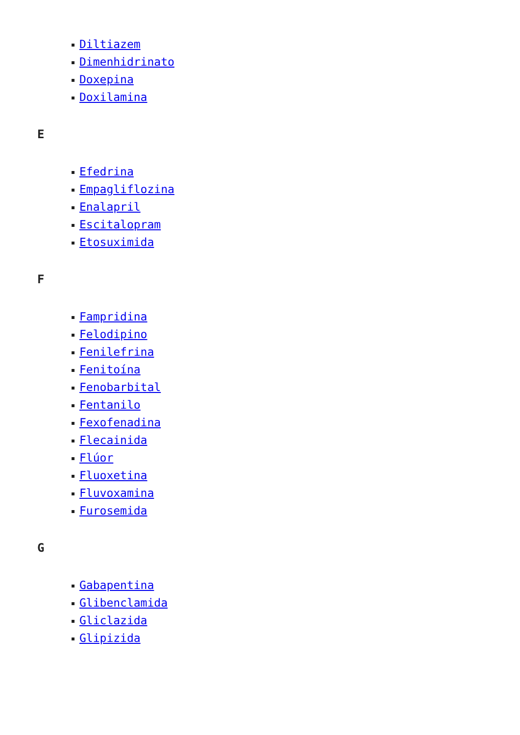Diltiazem
Dimenhidrinato
Doxepina
Doxilamina
E
Efedrina
Empagliflozina
Enalapril
Escitalopram
Etosuximida
F
Fampridina
Felodipino
Fenilefrina
Fenitoína
Fenobarbital
Fentanilo
Fexofenadina
Flecainida
Flúor
Fluoxetina
Fluvoxamina
Furosemida
G
Gabapentina
Glibenclamida
Gliclazida
Glipizida